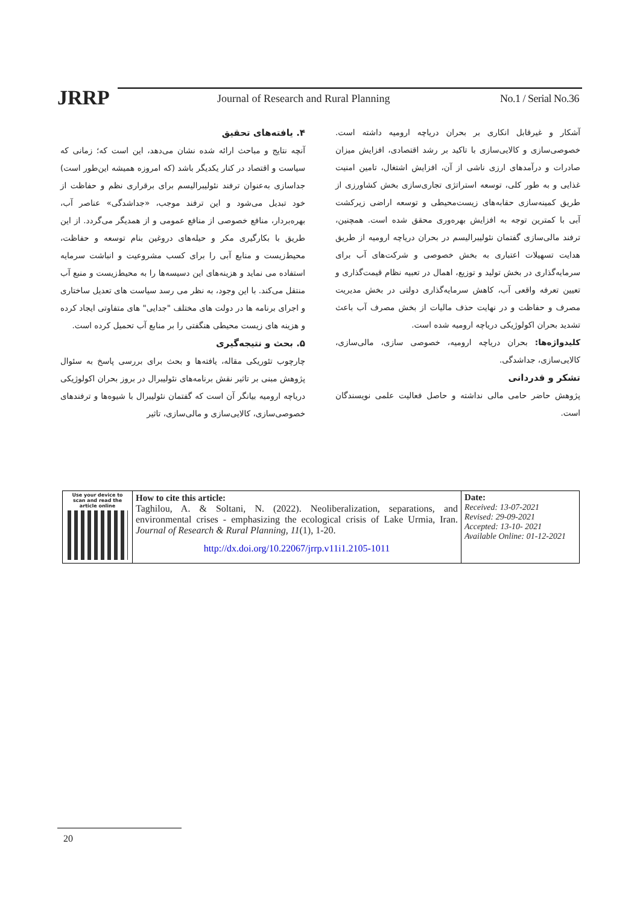JRRP
Journal of Research and Rural Planning
No.1 / Serial No.36
۴. یافته‌های تحقیق
آنچه نتایج و مباحث ارائه شده نشان می‌دهد، این است که؛ زمانی که سیاست و اقتصاد در کنار یکدیگر باشد (که امروزه همیشه این‌طور است) جداسازی به‌عنوان ترفند نئولیبرالیسم برای برقراری نظم و حفاظت از خود تبدیل می‌شود و این ترفند موجب، «جداشدگی» عناصر آب، بهره‌بردار، منافع خصوصی از منافع عمومی و از همدیگر می‌گردد. از این طریق با بکارگیری مکر و حیله‌های دروغین بنام توسعه و حفاظت، محیط‌زیست و منابع آبی را برای کسب مشروعیت و انباشت سرمایه استفاده می نماید و هزینه‌های این دسیسه‌ها را به محیط‌زیست و منبع آب منتقل می‌کند. با این وجود، به نظر می رسد سیاست های تعدیل ساختاری و اجرای برنامه ها در دولت های مختلف "جدایی" های متفاوتی ایجاد کرده و هزینه های زیست محیطی هنگفتی را بر منابع آب تحمیل کرده است.
۵. بحث و نتیجه‌گیری
چارچوب تئوریکی مقاله، یافته‌ها و بحث برای بررسی پاسخ به سئوال پژوهش مبنی بر تاثیر نقش برنامه‌های نئولیبرال در بروز بحران اکولوژیکی دریاچه ارومیه بیانگر آن است که گفتمان نئولیبرال با شیوه‌ها و ترفندهای خصوصی‌سازی، کالایی‌سازی و مالی‌سازی، تاثیر
آشکار و غیرقابل انکاری بر بحران دریاچه ارومیه داشته است. خصوصی‌سازی و کالایی‌سازی با تاکید بر رشد اقتصادی، افزایش میزان صادرات و درآمدهای ارزی ناشی از آن، افزایش اشتغال، تامین امنیت غذایی و به طور کلی، توسعه استراتژی تجاری‌سازی بخش کشاورزی از طریق کمینه‌سازی حقابه‌های زیست‌محیطی و توسعه اراضی زیرکشت آبی با کمترین توجه به افزایش بهره‌وری محقق شده است. همچنین، ترفند مالی‌سازی گفتمان نئولیبرالیسم در بحران دریاچه ارومیه از طریق هدایت تسهیلات اعتباری به بخش خصوصی و شرکت‌های آب برای سرمایه‌گذاری در بخش تولید و توزیع، اهمال در تعبیه نظام قیمت‌گذاری و تعیین تعرفه واقعی آب، کاهش سرمایه‌گذاری دولتی در بخش مدیریت مصرف و حفاظت و در نهایت حذف مالیات از بخش مصرف آب باعث تشدید بحران اکولوژیکی دریاچه ارومیه شده است.
کلیدواژه‌ها: بحران دریاچه ارومیه، خصوصی سازی، مالی‌سازی، کالایی‌سازی، جداشدگی.
تشکر و قدردانی
پژوهش حاضر حامی مالی نداشته و حاصل فعالیت علمی نویسندگان است.
| Use your device to scan and read the article online | How to cite this article: Taghilou, A. & Soltani, N. (2022). Neoliberalization, separations, and environmental crises - emphasizing the ecological crisis of Lake Urmia, Iran. Journal of Research & Rural Planning, 11 (1), 1-20. http://dx.doi.org/10.22067/jrrp.v11i1.2105-1011 | Date: Received: 13-07-2021 Revised: 29-09-2021 Accepted: 13-10- 2021 Available Online: 01-12-2021 |
20